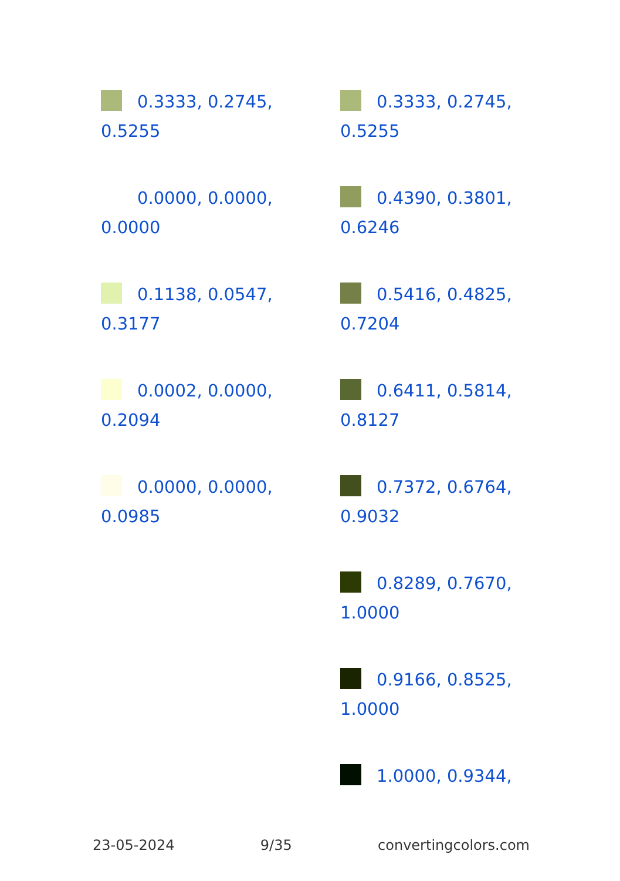0.3333, 0.2745,
0.5255
0.0000, 0.0000,
0.0000
0.1138, 0.0547,
0.3177
0.0002, 0.0000,
0.2094
0.0000, 0.0000,
0.0985
0.3333, 0.2745,
0.5255
0.4390, 0.3801,
0.6246
0.5416, 0.4825,
0.7204
0.6411, 0.5814,
0.8127
0.7372, 0.6764,
0.9032
0.8289, 0.7670,
1.0000
0.9166, 0.8525,
1.0000
1.0000, 0.9344,
23-05-2024 9/35 convertingcolors.com